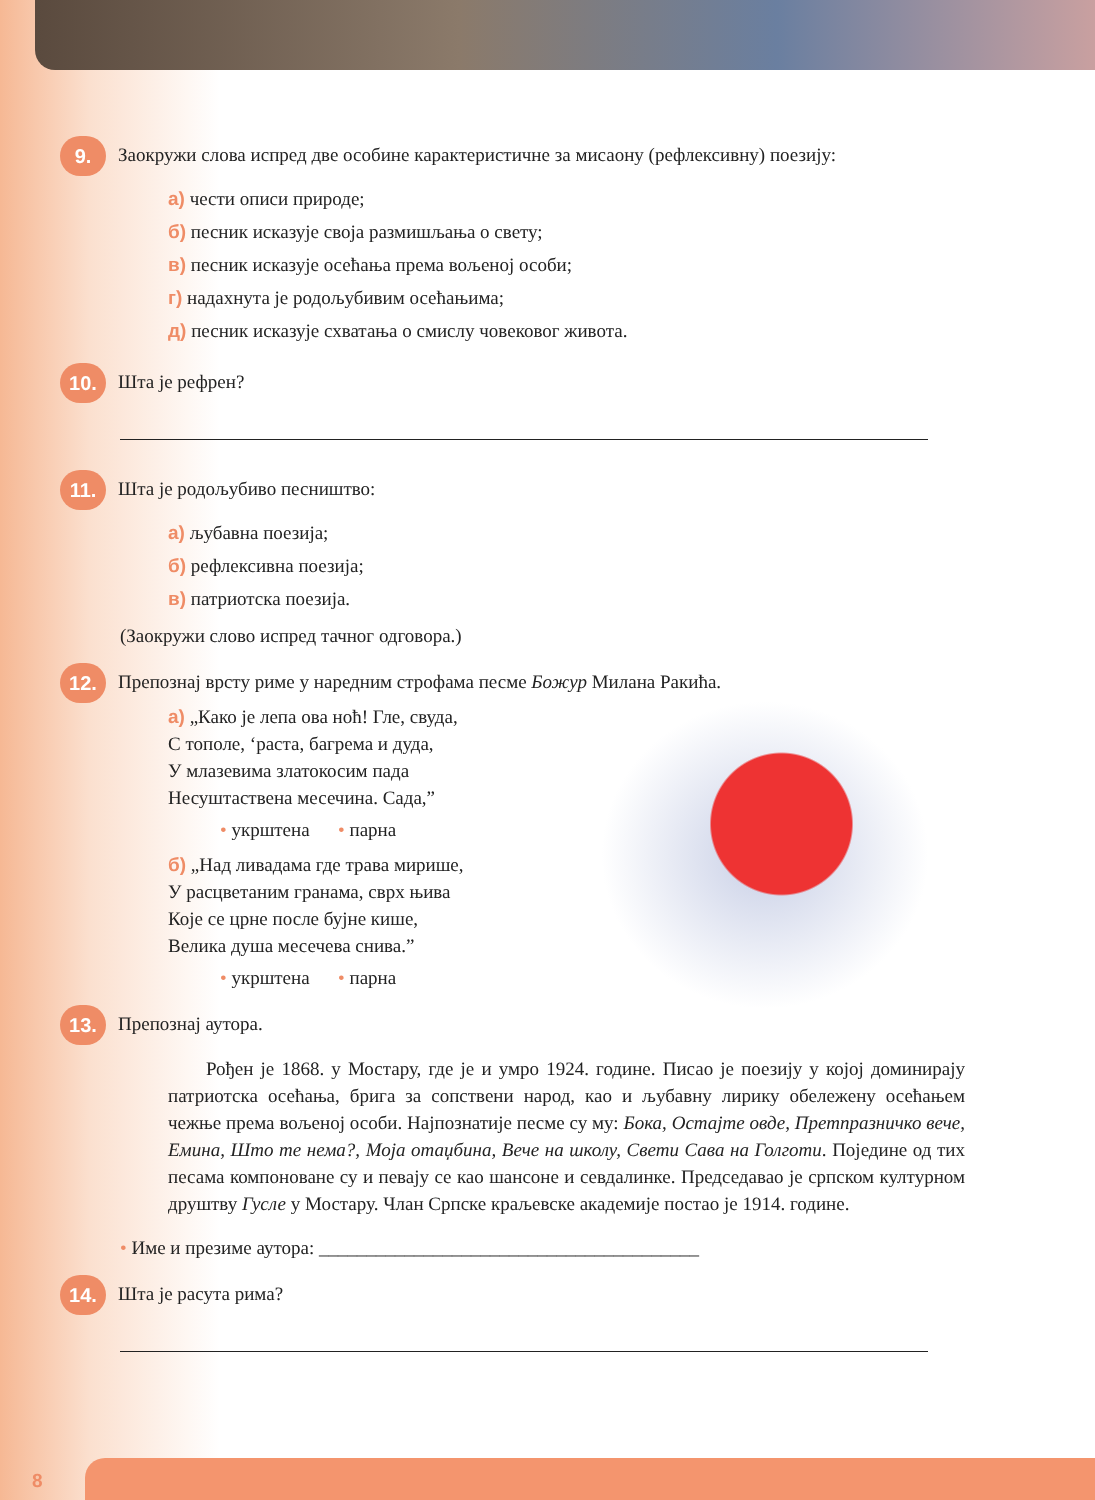9.
Заокружи слова испред две особине карактеристичне за мисаону (рефлексивну) поезију:
а) чести описи природе;
б) песник исказује своја размишљања о свету;
в) песник исказује осећања према вољеној особи;
г) надахнута је родољубивим осећањима;
д) песник исказује схватања о смислу човековог живота.
10.
Шта је рефрен?
11.
Шта је родољубиво песништво:
а) љубавна поезија;
б) рефлексивна поезија;
в) патриотска поезија.
(Заокружи слово испред тачног одговора.)
12.
Препознај врсту риме у наредним строфама песме Божур Милана Ракића.
а) „Како је лепа ова ноћ! Гле, свуда,
С тополе, ‘раста, багрема и дуда,
У млазевима златокосим пада
Несуштаствена месечина. Сада,”
• укрштена • парна
б) „Над ливадама где трава мирише,
У расцветаним гранама, сврх њива
Које се црне после бујне кише,
Велика душа месечева снива.”
• укрштена • парна
13.
Препознај аутора.
Рођен је 1868. у Мостару, где је и умро 1924. године. Писао је поезију у којој доминирају патриотска осећања, брига за сопствени народ, као и љубавну лирику обележену осећањем чежње према вољеној особи. Најпознатије песме су му: Бока, Остајте овде, Претпразничко вече, Емина, Што те нема?, Моја отаџбина, Вече на школу, Свети Сава на Голготи. Поједине од тих песама компоноване су и певају се као шансоне и севдалинке. Председавао је српском културном друштву Гусле у Мостару. Члан Српске краљевске академије постао је 1914. године.
• Име и презиме аутора: ________________________________________
14.
Шта је расута рима?
8